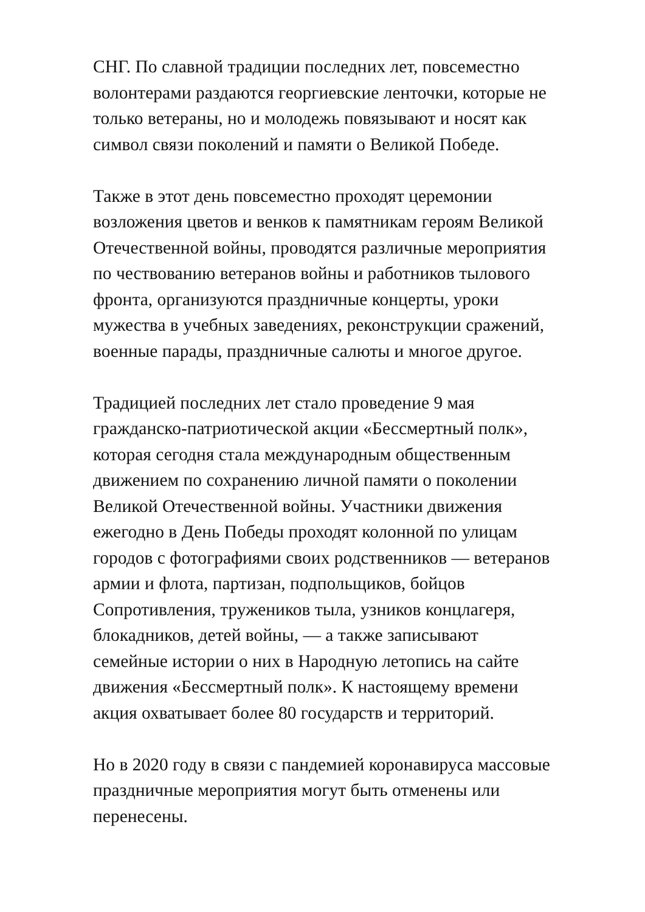СНГ. По славной традиции последних лет, повсеместно
волонтерами раздаются георгиевские ленточки, которые не
только ветераны, но и молодежь повязывают и носят как
символ связи поколений и памяти о Великой Победе.
Также в этот день повсеместно проходят церемонии
возложения цветов и венков к памятникам героям Великой
Отечественной войны, проводятся различные мероприятия
по чествованию ветеранов войны и работников тылового
фронта, организуются праздничные концерты, уроки
мужества в учебных заведениях, реконструкции сражений,
военные парады, праздничные салюты и многое другое.
Традицией последних лет стало проведение 9 мая
гражданско-патриотической акции «Бессмертный полк»,
которая сегодня стала международным общественным
движением по сохранению личной памяти о поколении
Великой Отечественной войны. Участники движения
ежегодно в День Победы проходят колонной по улицам
городов с фотографиями своих родственников — ветеранов
армии и флота, партизан, подпольщиков, бойцов
Сопротивления, тружеников тыла, узников концлагеря,
блокадников, детей войны, — а также записывают
семейные истории о них в Народную летопись на сайте
движения «Бессмертный полк». К настоящему времени
акция охватывает более 80 государств и территорий.
Но в 2020 году в связи с пандемией коронавируса массовые
праздничные мероприятия могут быть отменены или
перенесены.